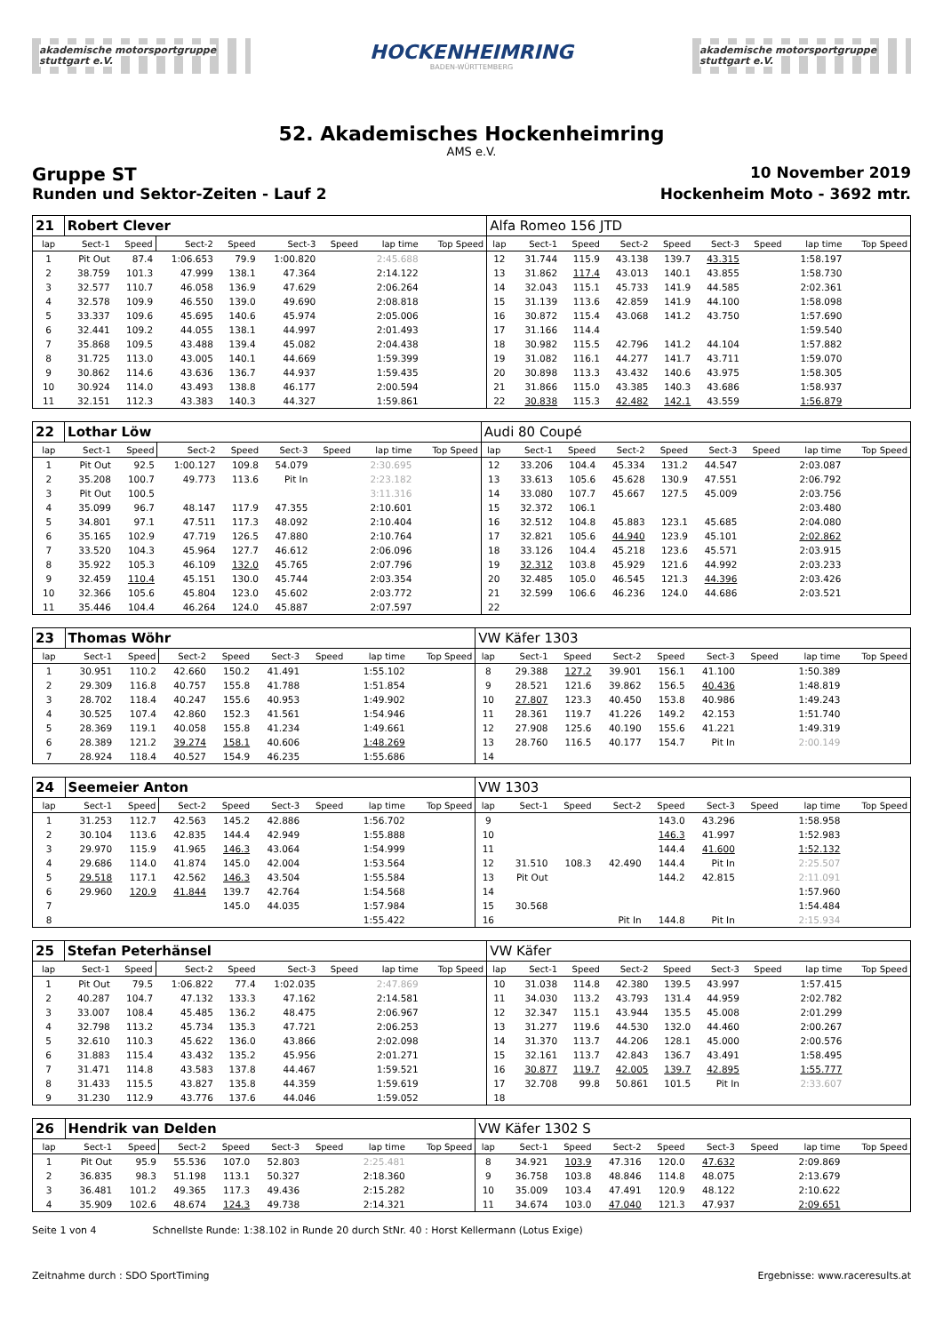akademische motorsportgruppe stuttgart e.V.
HOCKENHEIMRING
BADEN-WÜRTTEMBERG
akademische motorsportgruppe stuttgart e.V.
52. Akademisches Hockenheimring
AMS e.V.
Gruppe ST 10 November 2019
Runden und Sektor-Zeiten - Lauf 2 Hockenheim Moto - 3692 mtr.
| 21 | Robert Clever | | | | | | | | Alfa Romeo 156 JTD | | | | | | | | |
| lap | Sect-1 | Speed | Sect-2 | Speed | Sect-3 | Speed | lap time | Top Speed | lap | Sect-1 | Speed | Sect-2 | Speed | Sect-3 | Speed | lap time | Top Speed |
| 1 | Pit Out | 87.4 | 1:06.653 | 79.9 | 1:00.820 | | 2:45.688 | | 12 | 31.744 | 115.9 | 43.138 | 139.7 | 43.315 | | 1:58.197 | |
| 2 | 38.759 | 101.3 | 47.999 | 138.1 | 47.364 | | 2:14.122 | | 13 | 31.862 | 117.4 | 43.013 | 140.1 | 43.855 | | 1:58.730 | |
| 3 | 32.577 | 110.7 | 46.058 | 136.9 | 47.629 | | 2:06.264 | | 14 | 32.043 | 115.1 | 45.733 | 141.9 | 44.585 | | 2:02.361 | |
| 4 | 32.578 | 109.9 | 46.550 | 139.0 | 49.690 | | 2:08.818 | | 15 | 31.139 | 113.6 | 42.859 | 141.9 | 44.100 | | 1:58.098 | |
| 5 | 33.337 | 109.6 | 45.695 | 140.6 | 45.974 | | 2:05.006 | | 16 | 30.872 | 115.4 | 43.068 | 141.2 | 43.750 | | 1:57.690 | |
| 6 | 32.441 | 109.2 | 44.055 | 138.1 | 44.997 | | 2:01.493 | | 17 | 31.166 | 114.4 | | | | | 1:59.540 | |
| 7 | 35.868 | 109.5 | 43.488 | 139.4 | 45.082 | | 2:04.438 | | 18 | 30.982 | 115.5 | 42.796 | 141.2 | 44.104 | | 1:57.882 | |
| 8 | 31.725 | 113.0 | 43.005 | 140.1 | 44.669 | | 1:59.399 | | 19 | 31.082 | 116.1 | 44.277 | 141.7 | 43.711 | | 1:59.070 | |
| 9 | 30.862 | 114.6 | 43.636 | 136.7 | 44.937 | | 1:59.435 | | 20 | 30.898 | 113.3 | 43.432 | 140.6 | 43.975 | | 1:58.305 | |
| 10 | 30.924 | 114.0 | 43.493 | 138.8 | 46.177 | | 2:00.594 | | 21 | 31.866 | 115.0 | 43.385 | 140.3 | 43.686 | | 1:58.937 | |
| 11 | 32.151 | 112.3 | 43.383 | 140.3 | 44.327 | | 1:59.861 | | 22 | 30.838 | 115.3 | 42.482 | 142.1 | 43.559 | | 1:56.879 | |
| 22 | Lothar Löw | | | | | | | | Audi 80 Coupé | | | | | | | | |
| lap | Sect-1 | Speed | Sect-2 | Speed | Sect-3 | Speed | lap time | Top Speed | lap | Sect-1 | Speed | Sect-2 | Speed | Sect-3 | Speed | lap time | Top Speed |
| 1 | Pit Out | 92.5 | 1:00.127 | 109.8 | 54.079 | | 2:30.695 | | 12 | 33.206 | 104.4 | 45.334 | 131.2 | 44.547 | | 2:03.087 | |
| 2 | 35.208 | 100.7 | 49.773 | 113.6 | Pit In | | 2:23.182 | | 13 | 33.613 | 105.6 | 45.628 | 130.9 | 47.551 | | 2:06.792 | |
| 3 | Pit Out | 100.5 | | | | | 3:11.316 | | 14 | 33.080 | 107.7 | 45.667 | 127.5 | 45.009 | | 2:03.756 | |
| 4 | 35.099 | 96.7 | 48.147 | 117.9 | 47.355 | | 2:10.601 | | 15 | 32.372 | 106.1 | | | | | 2:03.480 | |
| 5 | 34.801 | 97.1 | 47.511 | 117.3 | 48.092 | | 2:10.404 | | 16 | 32.512 | 104.8 | 45.883 | 123.1 | 45.685 | | 2:04.080 | |
| 6 | 35.165 | 102.9 | 47.719 | 126.5 | 47.880 | | 2:10.764 | | 17 | 32.821 | 105.6 | 44.940 | 123.9 | 45.101 | | 2:02.862 | |
| 7 | 33.520 | 104.3 | 45.964 | 127.7 | 46.612 | | 2:06.096 | | 18 | 33.126 | 104.4 | 45.218 | 123.6 | 45.571 | | 2:03.915 | |
| 8 | 35.922 | 105.3 | 46.109 | 132.0 | 45.765 | | 2:07.796 | | 19 | 32.312 | 103.8 | 45.929 | 121.6 | 44.992 | | 2:03.233 | |
| 9 | 32.459 | 110.4 | 45.151 | 130.0 | 45.744 | | 2:03.354 | | 20 | 32.485 | 105.0 | 46.545 | 121.3 | 44.396 | | 2:03.426 | |
| 10 | 32.366 | 105.6 | 45.804 | 123.0 | 45.602 | | 2:03.772 | | 21 | 32.599 | 106.6 | 46.236 | 124.0 | 44.686 | | 2:03.521 | |
| 11 | 35.446 | 104.4 | 46.264 | 124.0 | 45.887 | | 2:07.597 | | 22 | | | | | | | | |
| 23 | Thomas Wöhr | | | | | | | | VW Käfer 1303 | | | | | | | | |
| lap | Sect-1 | Speed | Sect-2 | Speed | Sect-3 | Speed | lap time | Top Speed | lap | Sect-1 | Speed | Sect-2 | Speed | Sect-3 | Speed | lap time | Top Speed |
| 1 | 30.951 | 110.2 | 42.660 | 150.2 | 41.491 | | 1:55.102 | | 8 | 29.388 | 127.2 | 39.901 | 156.1 | 41.100 | | 1:50.389 | |
| 2 | 29.309 | 116.8 | 40.757 | 155.8 | 41.788 | | 1:51.854 | | 9 | 28.521 | 121.6 | 39.862 | 156.5 | 40.436 | | 1:48.819 | |
| 3 | 28.702 | 118.4 | 40.247 | 155.6 | 40.953 | | 1:49.902 | | 10 | 27.807 | 123.3 | 40.450 | 153.8 | 40.986 | | 1:49.243 | |
| 4 | 30.525 | 107.4 | 42.860 | 152.3 | 41.561 | | 1:54.946 | | 11 | 28.361 | 119.7 | 41.226 | 149.2 | 42.153 | | 1:51.740 | |
| 5 | 28.369 | 119.1 | 40.058 | 155.8 | 41.234 | | 1:49.661 | | 12 | 27.908 | 125.6 | 40.190 | 155.6 | 41.221 | | 1:49.319 | |
| 6 | 28.389 | 121.2 | 39.274 | 158.1 | 40.606 | | 1:48.269 | | 13 | 28.760 | 116.5 | 40.177 | 154.7 | Pit In | | 2:00.149 | |
| 7 | 28.924 | 118.4 | 40.527 | 154.9 | 46.235 | | 1:55.686 | | 14 | | | | | | | | |
| 24 | Seemeier Anton | | | | | | | | VW 1303 | | | | | | | | |
| lap | Sect-1 | Speed | Sect-2 | Speed | Sect-3 | Speed | lap time | Top Speed | lap | Sect-1 | Speed | Sect-2 | Speed | Sect-3 | Speed | lap time | Top Speed |
| 1 | 31.253 | 112.7 | 42.563 | 145.2 | 42.886 | | 1:56.702 | | 9 | | | | 143.0 | 43.296 | | 1:58.958 | |
| 2 | 30.104 | 113.6 | 42.835 | 144.4 | 42.949 | | 1:55.888 | | 10 | | | | 146.3 | 41.997 | | 1:52.983 | |
| 3 | 29.970 | 115.9 | 41.965 | 146.3 | 43.064 | | 1:54.999 | | 11 | | | | 144.4 | 41.600 | | 1:52.132 | |
| 4 | 29.686 | 114.0 | 41.874 | 145.0 | 42.004 | | 1:53.564 | | 12 | 31.510 | 108.3 | 42.490 | 144.4 | Pit In | | 2:25.507 | |
| 5 | 29.518 | 117.1 | 42.562 | 146.3 | 43.504 | | 1:55.584 | | 13 | Pit Out | | | 144.2 | 42.815 | | 2:11.091 | |
| 6 | 29.960 | 120.9 | 41.844 | 139.7 | 42.764 | | 1:54.568 | | 14 | | | | | | | 1:57.960 | |
| 7 | | | | 145.0 | 44.035 | | 1:57.984 | | 15 | 30.568 | | | | | | 1:54.484 | |
| 8 | | | | | | | 1:55.422 | | 16 | | | Pit In | 144.8 | Pit In | | 2:15.934 | |
| 25 | Stefan Peterhänsel | | | | | | | | VW Käfer | | | | | | | | |
| lap | Sect-1 | Speed | Sect-2 | Speed | Sect-3 | Speed | lap time | Top Speed | lap | Sect-1 | Speed | Sect-2 | Speed | Sect-3 | Speed | lap time | Top Speed |
| 1 | Pit Out | 79.5 | 1:06.822 | 77.4 | 1:02.035 | | 2:47.869 | | 10 | 31.038 | 114.8 | 42.380 | 139.5 | 43.997 | | 1:57.415 | |
| 2 | 40.287 | 104.7 | 47.132 | 133.3 | 47.162 | | 2:14.581 | | 11 | 34.030 | 113.2 | 43.793 | 131.4 | 44.959 | | 2:02.782 | |
| 3 | 33.007 | 108.4 | 45.485 | 136.2 | 48.475 | | 2:06.967 | | 12 | 32.347 | 115.1 | 43.944 | 135.5 | 45.008 | | 2:01.299 | |
| 4 | 32.798 | 113.2 | 45.734 | 135.3 | 47.721 | | 2:06.253 | | 13 | 31.277 | 119.6 | 44.530 | 132.0 | 44.460 | | 2:00.267 | |
| 5 | 32.610 | 110.3 | 45.622 | 136.0 | 43.866 | | 2:02.098 | | 14 | 31.370 | 113.7 | 44.206 | 128.1 | 45.000 | | 2:00.576 | |
| 6 | 31.883 | 115.4 | 43.432 | 135.2 | 45.956 | | 2:01.271 | | 15 | 32.161 | 113.7 | 42.843 | 136.7 | 43.491 | | 1:58.495 | |
| 7 | 31.471 | 114.8 | 43.583 | 137.8 | 44.467 | | 1:59.521 | | 16 | 30.877 | 119.7 | 42.005 | 139.7 | 42.895 | | 1:55.777 | |
| 8 | 31.433 | 115.5 | 43.827 | 135.8 | 44.359 | | 1:59.619 | | 17 | 32.708 | 99.8 | 50.861 | 101.5 | Pit In | | 2:33.607 | |
| 9 | 31.230 | 112.9 | 43.776 | 137.6 | 44.046 | | 1:59.052 | | 18 | | | | | | | | |
| 26 | Hendrik van Delden | | | | | | | | VW Käfer 1302 S | | | | | | | | |
| lap | Sect-1 | Speed | Sect-2 | Speed | Sect-3 | Speed | lap time | Top Speed | lap | Sect-1 | Speed | Sect-2 | Speed | Sect-3 | Speed | lap time | Top Speed |
| 1 | Pit Out | 95.9 | 55.536 | 107.0 | 52.803 | | 2:25.481 | | 8 | 34.921 | 103.9 | 47.316 | 120.0 | 47.632 | | 2:09.869 | |
| 2 | 36.835 | 98.3 | 51.198 | 113.1 | 50.327 | | 2:18.360 | | 9 | 36.758 | 103.8 | 48.846 | 114.8 | 48.075 | | 2:13.679 | |
| 3 | 36.481 | 101.2 | 49.365 | 117.3 | 49.436 | | 2:15.282 | | 10 | 35.009 | 103.4 | 47.491 | 120.9 | 48.122 | | 2:10.622 | |
| 4 | 35.909 | 102.6 | 48.674 | 124.3 | 49.738 | | 2:14.321 | | 11 | 34.674 | 103.0 | 47.040 | 121.3 | 47.937 | | 2:09.651 | |
Seite 1 von 4 Schnellste Runde: 1:38.102 in Runde 20 durch StNr. 40 : Horst Kellermann (Lotus Exige)
Zeitnahme durch : SDO SportTiming Ergebnisse: www.raceresults.at